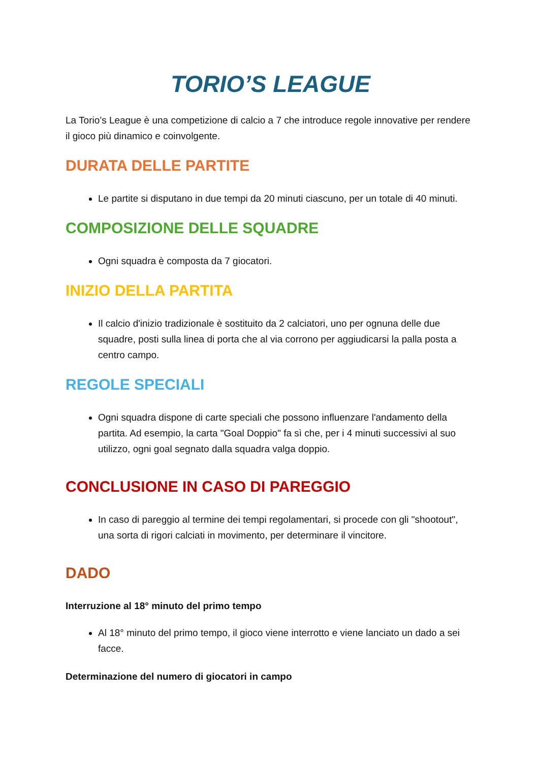TORIO’S LEAGUE
La Torio’s League è una competizione di calcio a 7 che introduce regole innovative per rendere il gioco più dinamico e coinvolgente.
DURATA DELLE PARTITE
Le partite si disputano in due tempi da 20 minuti ciascuno, per un totale di 40 minuti.
COMPOSIZIONE DELLE SQUADRE
Ogni squadra è composta da 7 giocatori.
INIZIO DELLA PARTITA
Il calcio d'inizio tradizionale è sostituito da 2 calciatori, uno per ognuna delle due squadre, posti sulla linea di porta che al via corrono per aggiudicarsi la palla posta a centro campo.
REGOLE SPECIALI
Ogni squadra dispone di carte speciali che possono influenzare l'andamento della partita. Ad esempio, la carta "Goal Doppio" fa sì che, per i 4 minuti successivi al suo utilizzo, ogni goal segnato dalla squadra valga doppio.
CONCLUSIONE IN CASO DI PAREGGIO
In caso di pareggio al termine dei tempi regolamentari, si procede con gli "shootout", una sorta di rigori calciati in movimento, per determinare il vincitore.
DADO
Interruzione al 18° minuto del primo tempo
Al 18° minuto del primo tempo, il gioco viene interrotto e viene lanciato un dado a sei facce.
Determinazione del numero di giocatori in campo